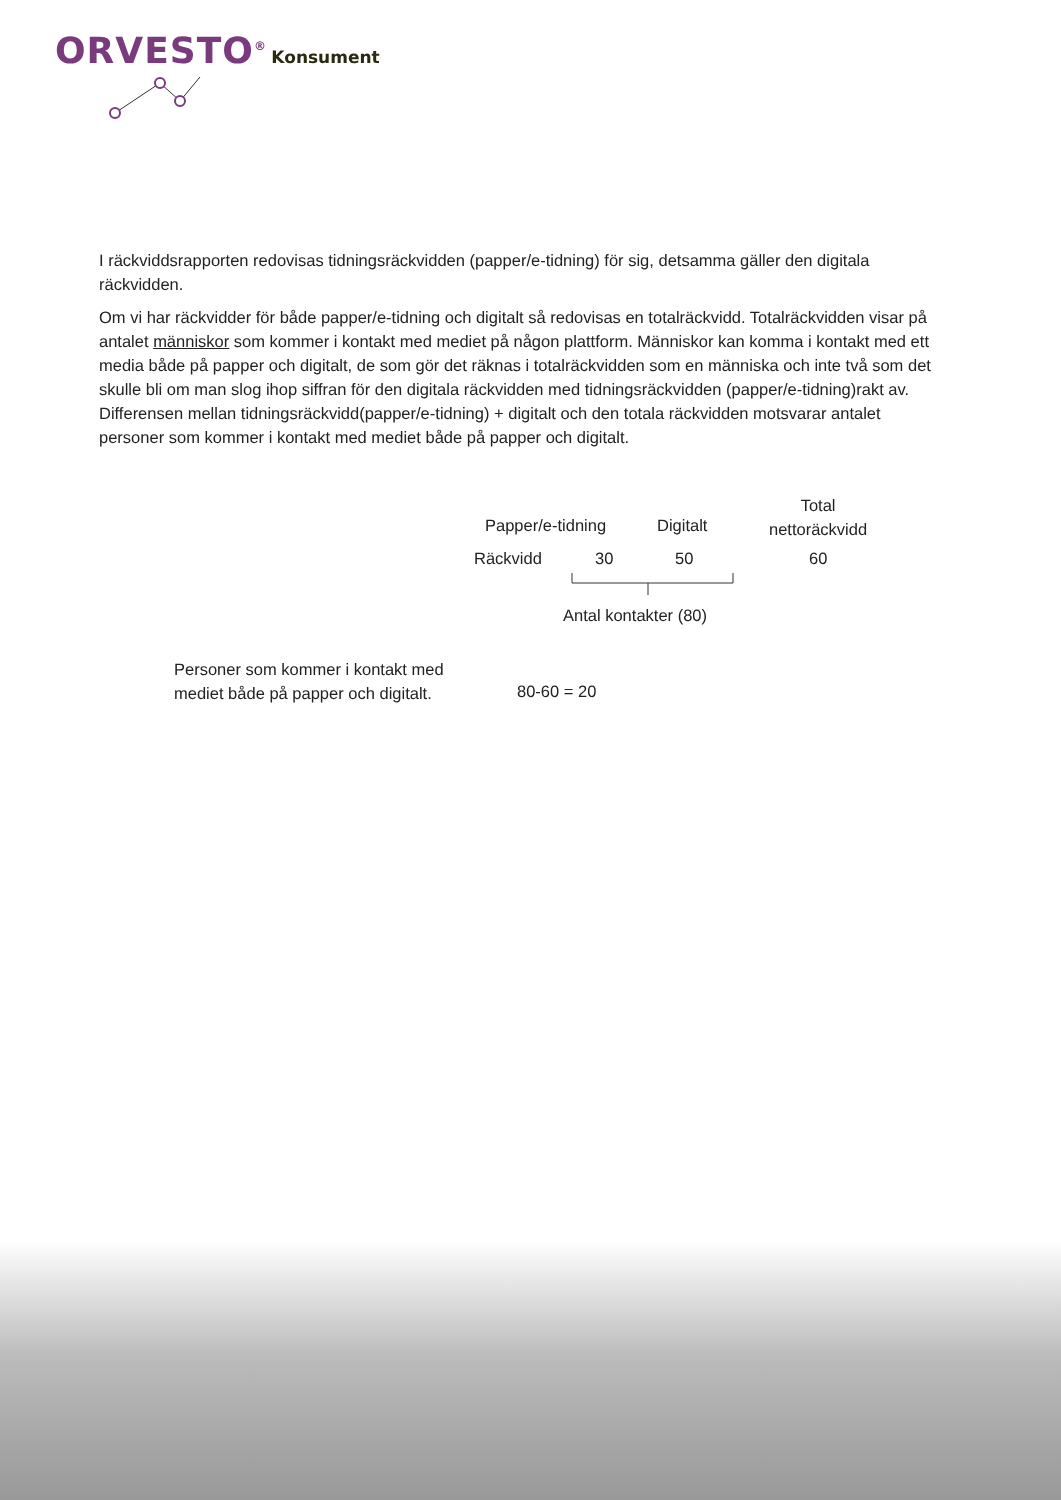ORVESTO<sup>®</sup> Konsument
I räckviddsrapporten redovisas tidningsräckvidden (papper/e-tidning) för sig, detsamma gäller den digitala räckvidden.
Om vi har räckvidder för både papper/e-tidning och digitalt så redovisas en totalräckvidd. Totalräckvidden visar på antalet människor som kommer i kontakt med mediet på någon plattform. Människor kan komma i kontakt med ett media både på papper och digitalt, de som gör det räknas i totalräckvidden som en människa och inte två som det skulle bli om man slog ihop siffran för den digitala räckvidden med tidningsräckvidden (papper/e-tidning)rakt av. Differensen mellan tidningsräckvidd(papper/e-tidning) + digitalt och den totala räckvidden motsvarar antalet personer som kommer i kontakt med mediet både på papper och digitalt.
Papper/e-tidning Digitalt
Total
nettoräckvidd
Räckvidd 30 50 60
Antal kontakter (80)
Personer som kommer i kontakt med mediet både på papper och digitalt.
80-60 = 20